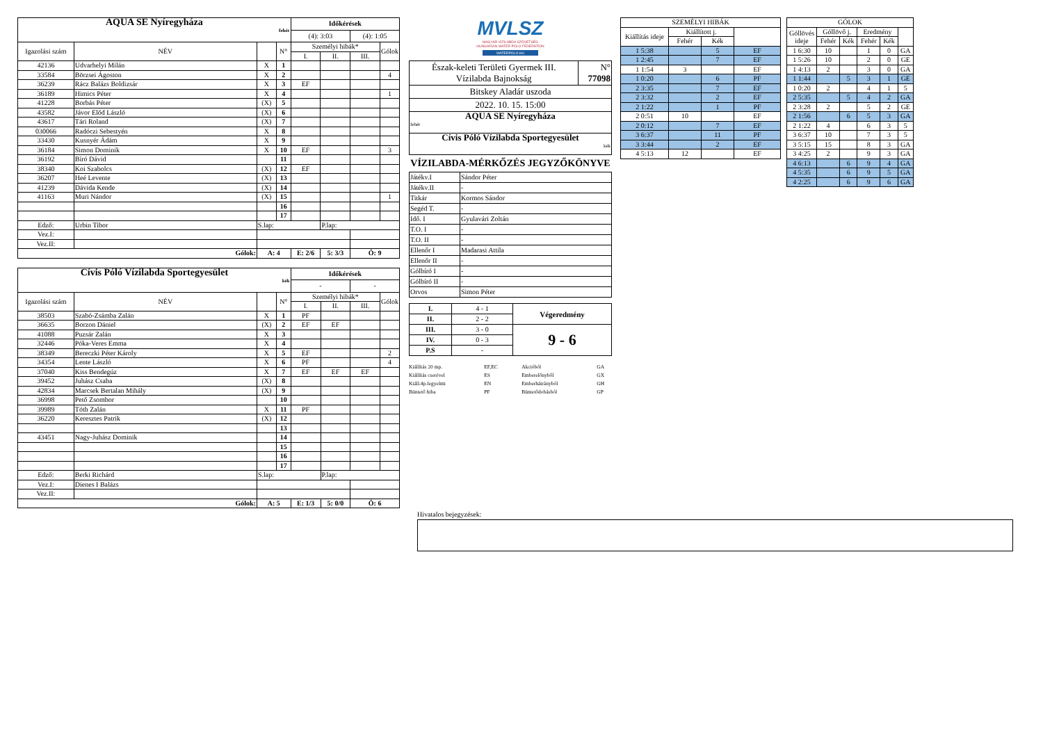| AQUA SE Nyíregyháza fehér | | | | Időkérések | | | |
| | | | | (4): 3:03 | | (4): 1:05 | |
| Igazolási szám | NÉV | | N° | Személyi hibák* | | | Gólok |
| | | | | I. | II. | III. | |
| 42136 | Udvarhelyi Milán | X | 1 | | | | |
| 33584 | Börzsei Ágoston | X | 2 | | | | 4 |
| 36239 | Rácz Balázs Boldizsár | X | 3 | EF | | | |
| 36189 | Himics Péter | X | 4 | | | | 1 |
| 41228 | Borbás Péter | (X) | 5 | | | | |
| 43582 | Jávor Előd László | (X) | 6 | | | | |
| 43617 | Tári Roland | (X) | 7 | | | | |
| 030066 | Radóczi Sebestyén | X | 8 | | | | |
| 33430 | Kusnyér Ádám | X | 9 | | | | |
| 36184 | Simon Dominik | X | 10 | EF | | | 3 |
| 36192 | Bíró Dávid | | 11 | | | | |
| 38340 | Koi Szabolcs | (X) | 12 | EF | | | |
| 36207 | Heé Levente | (X) | 13 | | | | |
| 41239 | Dávida Kende | (X) | 14 | | | | |
| 41163 | Muri Nándor | (X) | 15 | | | | 1 |
| | | | 16 | | | | |
| | | | 17 | | | | |
| Edző: | Urbin Tibor | S.lap: | | | P.lap: | | |
| Vez.I: | | | | | | | |
| Vez.II: | | | | | | | |
| Gólok: | | A: 4 | | E: 2/6 | 5: 3/3 | Ö: 9 | |
| Cívis Póló Vízilabda Sportegyesület kék | | | | Időkérések | | | |
| | | | | - | | - | |
| Igazolási szám | NÉV | | N° | Személyi hibák* | | | Gólok |
| | | | | I. | II. | III. | |
| 38503 | Szabó-Zsámba Zalán | X | 1 | PF | | | |
| 36635 | Borzon Dániel | (X) | 2 | EF | EF | | |
| 41088 | Puzsár Zalán | X | 3 | | | | |
| 32446 | Póka-Veres Emma | X | 4 | | | | |
| 38349 | Bereczki Péter Károly | X | 5 | EF | | | 2 |
| 34354 | Lente László | X | 6 | PF | | | 4 |
| 37040 | Kiss Bendegúz | X | 7 | EF | EF | EF | |
| 39452 | Juhász Csaba | (X) | 8 | | | | |
| 42834 | Marcsek Bertalan Mihály | (X) | 9 | | | | |
| 36998 | Pető Zsombor | | 10 | | | | |
| 39989 | Tóth Zalán | X | 11 | PF | | | |
| 36220 | Keresztes Patrik | (X) | 12 | | | | |
| | | | 13 | | | | |
| 43451 | Nagy-Juhász Dominik | | 14 | | | | |
| | | | 15 | | | | |
| | | | 16 | | | | |
| | | | 17 | | | | |
| Edző: | Berki Richárd | S.lap: | | | P.lap: | | |
| Vez.I: | Dienes I Balázs | | | | | | |
| Vez.II: | | | | | | | |
| Gólok: | | A: 5 | | E: 1/3 | 5: 0/0 | Ö: 6 | |
MVLSZ
MAGYAR VÍZILABDA SZÖVETSÉG
HUNGARIAN WATER POLO FEDERATION
WATERPOLO.HU
| Észak-keleti Területi Gyermek III. Vízilabda Bajnokság | N° 77098 |
| Bitskey Aladár uszoda | |
| 2022. 10. 15. 15:00 | |
| AQUA SE Nyíregyháza fehér | |
| Cívis Póló Vízilabda Sportegyesület kék | |
VÍZILABDA-MÉRKŐZÉS JEGYZŐKÖNYVE
| Játékv.I | Sándor Péter |
| Játékv.II | - |
| Titkár | Kormos Sándor |
| Segéd T. | - |
| Idő. I | Gyulavári Zoltán |
| T.O. I | - |
| T.O. II | - |
| Ellenőr I | Madarasi Attila |
| Ellenőr II | - |
| Gólbíró I | - |
| Gólbíró II | - |
| Orvos | Simon Péter |
| I. | 4 - 1 | Végeredmény |
| II. | 2 - 2 | |
| III. | 3 - 0 | 9 - 6 |
| IV. | 0 - 3 | |
| P.S | - | |
Kiállítás 20 mp.
Kiállítás cserével
Kiáll.4p.fegyelmi
Büntető hiba
EF,EC
ES
EN
PF
Akcióból
Emberelőnyből
Emberhátrányból
Büntetődobásból
GA
GX
GH
GP
| SZEMÉLYI HIBÁK | | | |
| Kiállítás ideje | Kiállított j. | | |
| | Fehér | Kék | |
| 1 5:38 | | 5 | EF |
| 1 2:45 | | 7 | EF |
| 1 1:54 | 3 | | EF |
| 1 0:20 | | 6 | PF |
| 2 3:35 | | 7 | EF |
| 2 3:32 | | 2 | EF |
| 2 1:22 | | 1 | PF |
| 2 0:51 | 10 | | EF |
| 2 0:12 | | 7 | EF |
| 3 6:37 | | 11 | PF |
| 3 3:44 | | 2 | EF |
| 4 5:13 | 12 | | EF |
| GÓLOK | | | | | |
| Góllövés ideje | Góllövő j. | | Eredmény | | |
| | Fehér | Kék | Fehér | Kék | |
| 1 6:30 | 10 | | 1 | 0 | GA |
| 1 5:26 | 10 | | 2 | 0 | GE |
| 1 4:13 | 2 | | 3 | 0 | GA |
| 1 1:44 | | 5 | 3 | 1 | GE |
| 1 0:20 | 2 | | 4 | 1 | 5 |
| 2 5:35 | | 5 | 4 | 2 | GA |
| 2 3:28 | 2 | | 5 | 2 | GE |
| 2 1:56 | | 6 | 5 | 3 | GA |
| 2 1:22 | 4 | | 6 | 3 | 5 |
| 3 6:37 | 10 | | 7 | 3 | 5 |
| 3 5:15 | 15 | | 8 | 3 | GA |
| 3 4:25 | 2 | | 9 | 3 | GA |
| 4 6:13 | | 6 | 9 | 4 | GA |
| 4 5:35 | | 6 | 9 | 5 | GA |
| 4 2:25 | | 6 | 9 | 6 | GA |
Hivatalos bejegyzések: